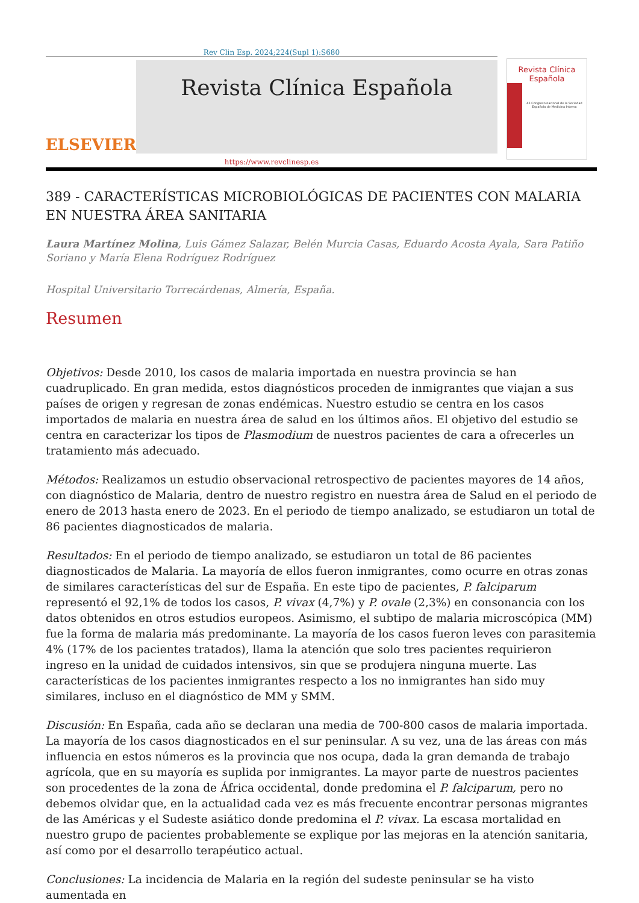Rev Clin Esp. 2024;224(Supl 1):S680
ELSEVIER
Revista Clínica Española
Revista Clínica
Española
45 Congreso nacional de la Sociedad Española de Medicina Interna
https://www.revclinesp.es
389 - CARACTERÍSTICAS MICROBIOLÓGICAS DE PACIENTES CON MALARIA EN NUESTRA ÁREA SANITARIA
Laura Martínez Molina, Luis Gámez Salazar, Belén Murcia Casas, Eduardo Acosta Ayala, Sara Patiño Soriano y María Elena Rodríguez Rodríguez
Hospital Universitario Torrecárdenas, Almería, España.
Resumen
Objetivos: Desde 2010, los casos de malaria importada en nuestra provincia se han cuadruplicado. En gran medida, estos diagnósticos proceden de inmigrantes que viajan a sus países de origen y regresan de zonas endémicas. Nuestro estudio se centra en los casos importados de malaria en nuestra área de salud en los últimos años. El objetivo del estudio se centra en caracterizar los tipos de Plasmodium de nuestros pacientes de cara a ofrecerles un tratamiento más adecuado.
Métodos: Realizamos un estudio observacional retrospectivo de pacientes mayores de 14 años, con diagnóstico de Malaria, dentro de nuestro registro en nuestra área de Salud en el periodo de enero de 2013 hasta enero de 2023. En el periodo de tiempo analizado, se estudiaron un total de 86 pacientes diagnosticados de malaria.
Resultados: En el periodo de tiempo analizado, se estudiaron un total de 86 pacientes diagnosticados de Malaria. La mayoría de ellos fueron inmigrantes, como ocurre en otras zonas de similares características del sur de España. En este tipo de pacientes, P. falciparum representó el 92,1% de todos los casos, P. vivax (4,7%) y P. ovale (2,3%) en consonancia con los datos obtenidos en otros estudios europeos. Asimismo, el subtipo de malaria microscópica (MM) fue la forma de malaria más predominante. La mayoría de los casos fueron leves con parasitemia 4% (17% de los pacientes tratados), llama la atención que solo tres pacientes requirieron ingreso en la unidad de cuidados intensivos, sin que se produjera ninguna muerte. Las características de los pacientes inmigrantes respecto a los no inmigrantes han sido muy similares, incluso en el diagnóstico de MM y SMM.
Discusión: En España, cada año se declaran una media de 700-800 casos de malaria importada. La mayoría de los casos diagnosticados en el sur peninsular. A su vez, una de las áreas con más influencia en estos números es la provincia que nos ocupa, dada la gran demanda de trabajo agrícola, que en su mayoría es suplida por inmigrantes. La mayor parte de nuestros pacientes son procedentes de la zona de África occidental, donde predomina el P. falciparum, pero no debemos olvidar que, en la actualidad cada vez es más frecuente encontrar personas migrantes de las Américas y el Sudeste asiático donde predomina el P. vivax. La escasa mortalidad en nuestro grupo de pacientes probablemente se explique por las mejoras en la atención sanitaria, así como por el desarrollo terapéutico actual.
Conclusiones: La incidencia de Malaria en la región del sudeste peninsular se ha visto aumentada en